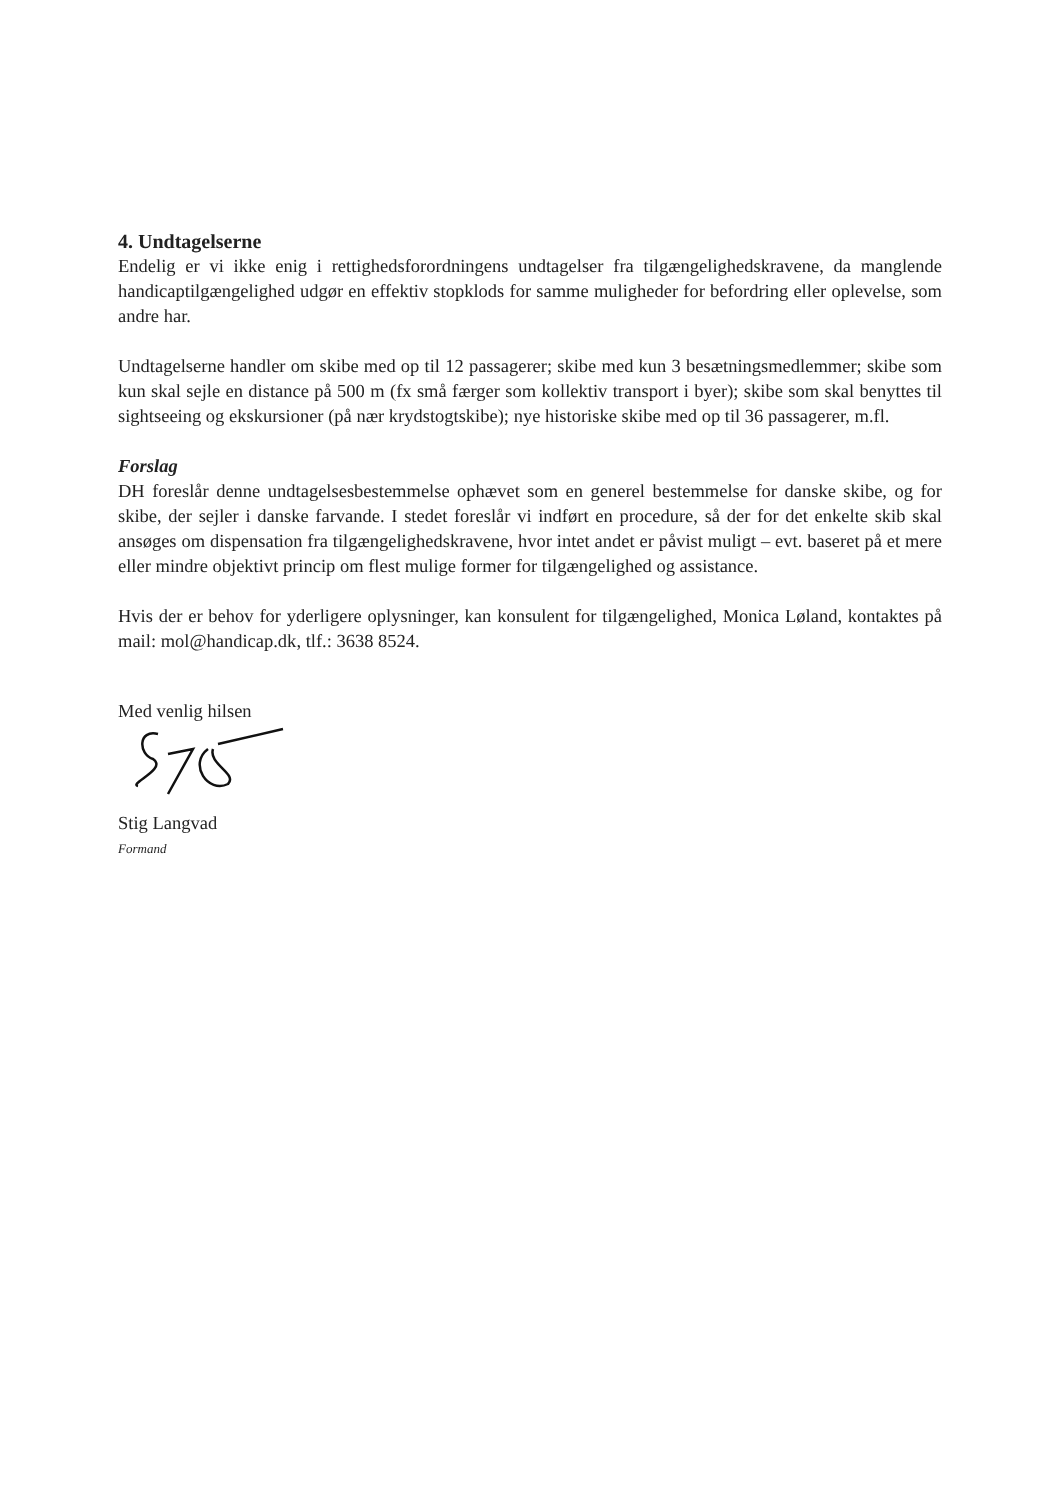4. Undtagelserne
Endelig er vi ikke enig i rettighedsforordningens undtagelser fra tilgængelighedskravene, da manglende handicaptilgængelighed udgør en effektiv stopklods for samme muligheder for befordring eller oplevelse, som andre har.
Undtagelserne handler om skibe med op til 12 passagerer; skibe med kun 3 besætningsmedlemmer; skibe som kun skal sejle en distance på 500 m (fx små færger som kollektiv transport i byer); skibe som skal benyttes til sightseeing og ekskursioner (på nær krydstogtskibe); nye historiske skibe med op til 36 passagerer, m.fl.
Forslag
DH foreslår denne undtagelsesbestemmelse ophævet som en generel bestemmelse for danske skibe, og for skibe, der sejler i danske farvande. I stedet foreslår vi indført en procedure, så der for det enkelte skib skal ansøges om dispensation fra tilgængelighedskravene, hvor intet andet er påvist muligt – evt. baseret på et mere eller mindre objektivt princip om flest mulige former for tilgængelighed og assistance.
Hvis der er behov for yderligere oplysninger, kan konsulent for tilgængelighed, Monica Løland, kontaktes på mail: mol@handicap.dk, tlf.: 3638 8524.
Med venlig hilsen
Stig Langvad
Formand